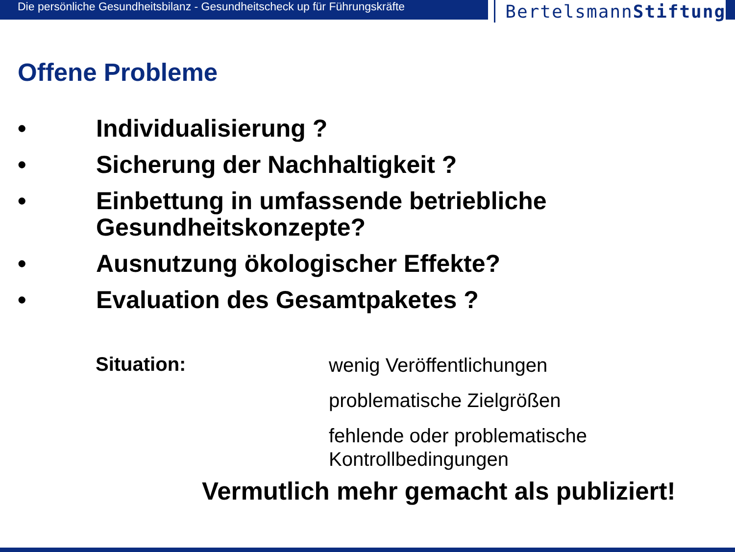Die persönliche Gesundheitsbilanz - Gesundheitscheck up für Führungskräfte
BertelsmannStiftung
Offene Probleme
• Individualisierung ?
• Sicherung der Nachhaltigkeit ?
• Einbettung in umfassende betriebliche Gesundheitskonzepte?
• Ausnutzung ökologischer Effekte?
• Evaluation des Gesamtpaketes ?
Situation:
wenig Veröffentlichungen
problematische Zielgrößen
fehlende oder problematische
Kontrollbedingungen
Vermutlich mehr gemacht als publiziert!